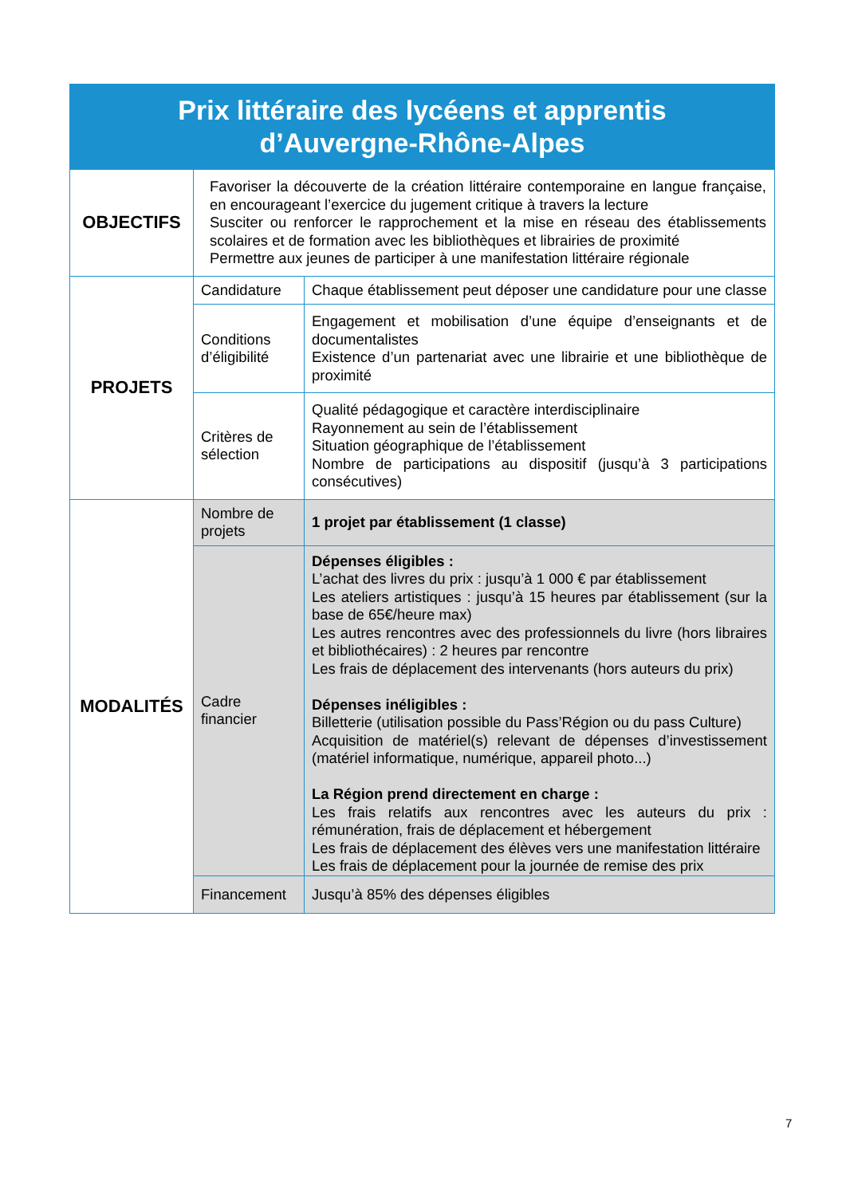| Prix littéraire des lycéens et apprentis d’Auvergne-Rhône-Alpes | | |
| --- | --- | --- |
| OBJECTIFS | Favoriser la découverte de la création littéraire contemporaine en langue française, en encourageant l’exercice du jugement critique à travers la lecture Susciter ou renforcer le rapprochement et la mise en réseau des établissements scolaires et de formation avec les bibliothèques et librairies de proximité Permettre aux jeunes de participer à une manifestation littéraire régionale | |
| PROJETS | Candidature | Chaque établissement peut déposer une candidature pour une classe |
| | Conditions d’éligibilité | Engagement et mobilisation d’une équipe d’enseignants et de documentalistes Existence d’un partenariat avec une librairie et une bibliothèque de proximité |
| | Critères de sélection | Qualité pédagogique et caractère interdisciplinaire Rayonnement au sein de l’établissement Situation géographique de l’établissement Nombre de participations au dispositif (jusqu’à 3 participations consécutives) |
| MODALITÉS | Nombre de projets | 1 projet par établissement (1 classe) |
| | Cadre financier | Dépenses éligibles : L’achat des livres du prix : jusqu’à 1 000 € par établissement Les ateliers artistiques : jusqu’à 15 heures par établissement (sur la base de 65€/heure max) Les autres rencontres avec des professionnels du livre (hors libraires et bibliothécaires) : 2 heures par rencontre Les frais de déplacement des intervenants (hors auteurs du prix) Dépenses inéligibles : Billetterie (utilisation possible du Pass’Région ou du pass Culture) Acquisition de matériel(s) relevant de dépenses d’investissement (matériel informatique, numérique, appareil photo...) La Région prend directement en charge : Les frais relatifs aux rencontres avec les auteurs du prix : rémunération, frais de déplacement et hébergement Les frais de déplacement des élèves vers une manifestation littéraire Les frais de déplacement pour la journée de remise des prix |
| | Financement | Jusqu’à 85% des dépenses éligibles |
7